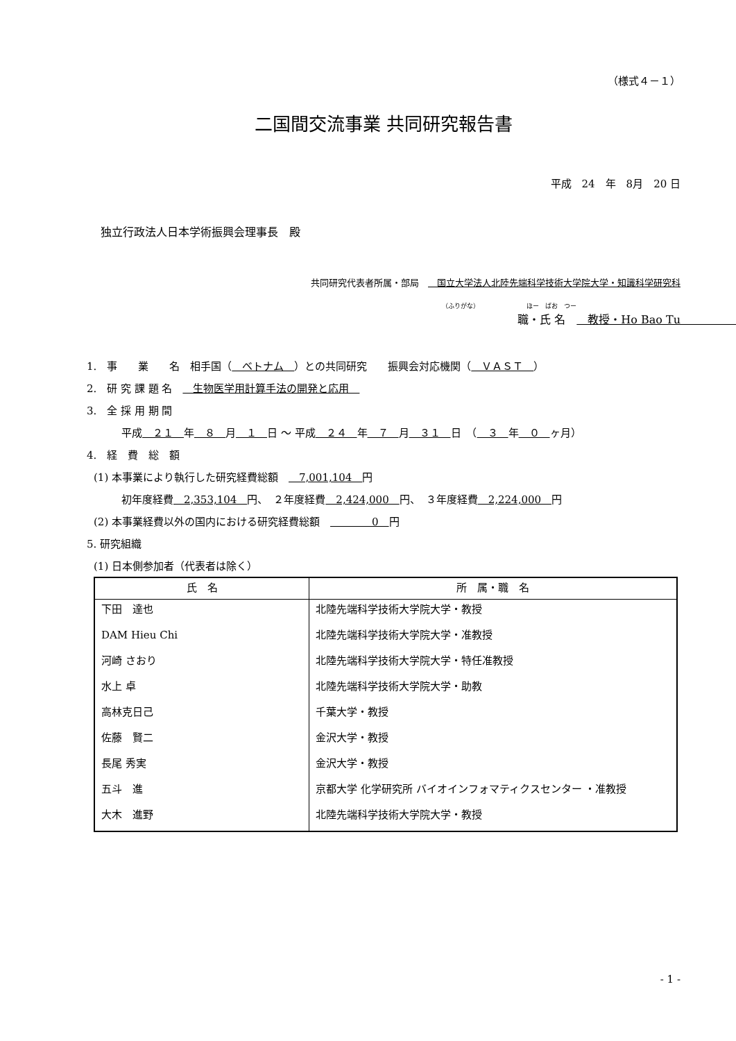（様式４－１）
二国間交流事業 共同研究報告書
平成　24　年　8月　20 日
独立行政法人日本学術振興会理事長　殿
共同研究代表者所属・部局　　国立大学法人北陸先端科学技術大学院大学・知識科学研究科
（ふりがな）　　　　　　　　ほー　ばお　つー
職・氏 名　　教授・Ho Bao Tu　　　　　　　　　　
1.　事　　業　　名　相手国（　ベトナム　）との共同研究　　振興会対応機関（　ＶＡＳＴ　）
2.　研 究 課 題 名　　生物医学用計算手法の開発と応用　
3.　全 採 用 期 間
平成　２１　年　８　月　１　日 ～ 平成　２４　年　７　月　３１　日　（　３　年　０　ヶ月）
4.　経　費　総　額
(1) 本事業により執行した研究経費総額　　7,001,104　円
初年度経費　2,353,104　円、　２年度経費　2,424,000　円、　３年度経費　2,224,000　円
(2) 本事業経費以外の国内における研究経費総額　　　　　0　円
5. 研究組織
(1) 日本側参加者（代表者は除く）
| 氏 名 | 所 属・職 名 |
| --- | --- |
| 下田 達也 | 北陸先端科学技術大学院大学・教授 |
| DAM Hieu Chi | 北陸先端科学技術大学院大学・准教授 |
| 河崎 さおり | 北陸先端科学技術大学院大学・特任准教授 |
| 水上 卓 | 北陸先端科学技術大学院大学・助教 |
| 高林克日己 | 千葉大学・教授 |
| 佐藤 賢二 | 金沢大学・教授 |
| 長尾 秀実 | 金沢大学・教授 |
| 五斗 進 | 京都大学 化学研究所 バイオインフォマティクスセンター ・准教授 |
| 大木 進野 | 北陸先端科学技術大学院大学・教授 |
- 1 -